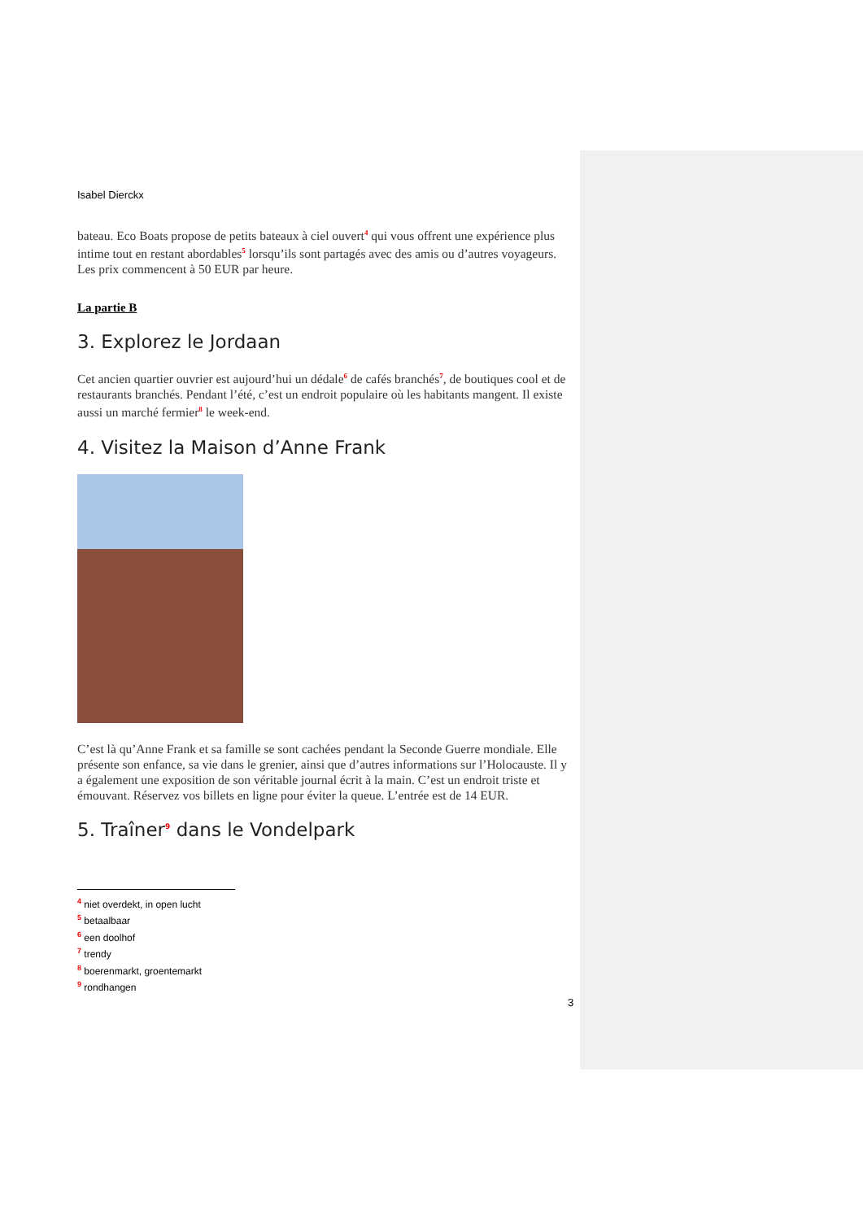Isabel Dierckx
bateau. Eco Boats propose de petits bateaux à ciel ouvert<sup>4</sup> qui vous offrent une expérience plus intime tout en restant abordables<sup>5</sup> lorsqu’ils sont partagés avec des amis ou d’autres voyageurs. Les prix commencent à 50 EUR par heure.
La partie B
3. Explorez le Jordaan
Cet ancien quartier ouvrier est aujourd’hui un dédale<sup>6</sup> de cafés branchés<sup>7</sup>, de boutiques cool et de restaurants branchés. Pendant l’été, c’est un endroit populaire où les habitants mangent. Il existe aussi un marché fermier<sup>8</sup> le week-end.
4. Visitez la Maison d’Anne Frank
C’est là qu’Anne Frank et sa famille se sont cachées pendant la Seconde Guerre mondiale. Elle présente son enfance, sa vie dans le grenier, ainsi que d’autres informations sur l’Holocauste. Il y a également une exposition de son véritable journal écrit à la main. C’est un endroit triste et émouvant. Réservez vos billets en ligne pour éviter la queue. L’entrée est de 14 EUR.
5. Traîner<sup>9</sup> dans le Vondelpark
<sup>4</sup> niet overdekt, in open lucht
<sup>5</sup> betaalbaar
<sup>6</sup> een doolhof
<sup>7</sup> trendy
<sup>8</sup> boerenmarkt, groentemarkt
<sup>9</sup> rondhangen
3